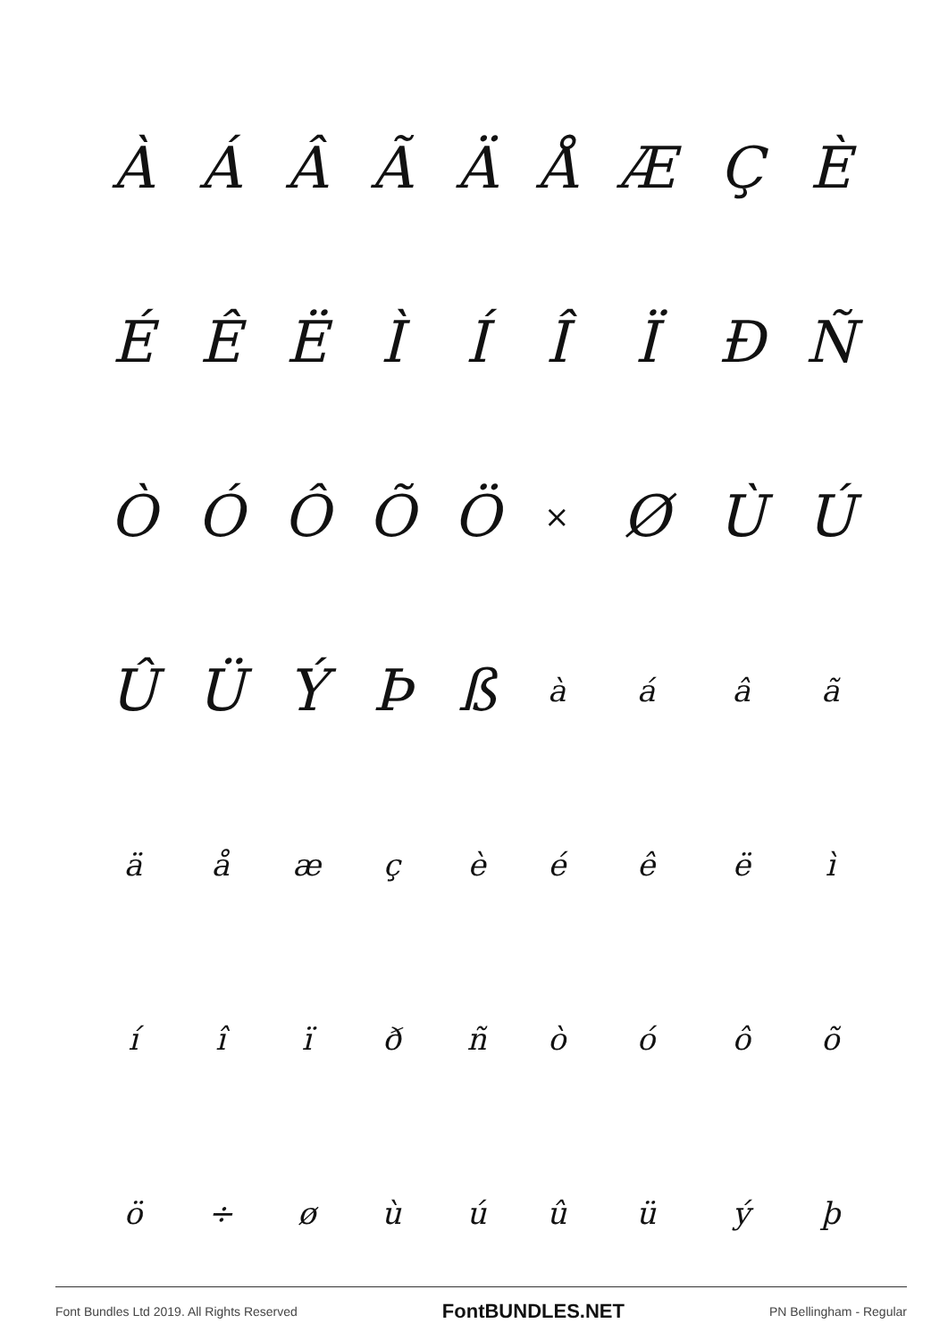| À | Á | Â | Ã | Ä | Å | Æ | Ç | È |
| É | Ê | Ë | Ì | Í | Î | Ï | Ð | Ñ |
| Ò | Ó | Ô | Õ | Ö | × | Ø | Ù | Ú |
| Û | Ü | Ý | Þ | ß | à | á | â | ã |
| ä | å | æ | ç | è | é | ê | ë | ì |
| í | î | ï | ð | ñ | ò | ó | ô | õ |
| ö | ÷ | ø | ù | ú | û | ü | ý | þ |
Font Bundles Ltd 2019. All Rights Reserved FontBUNDLES.NET PN Bellingham - Regular